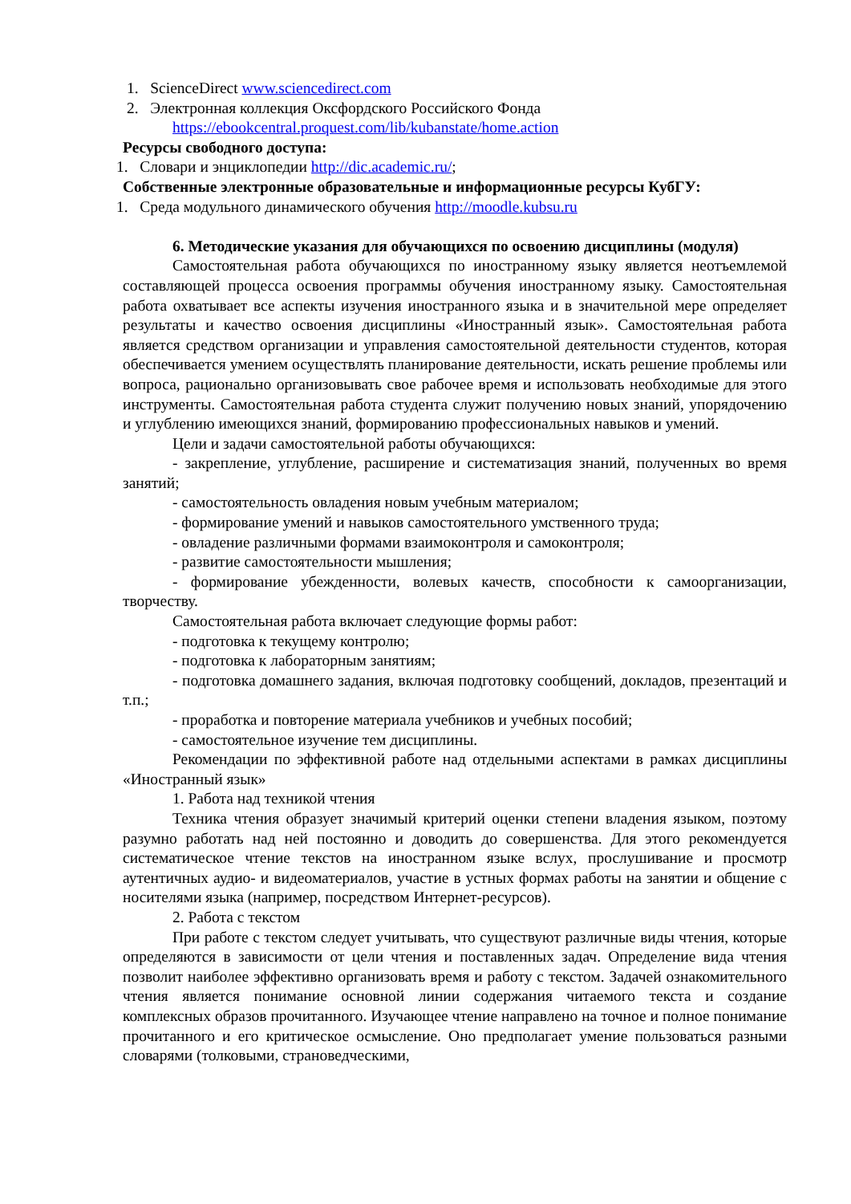1. ScienceDirect www.sciencedirect.com
2. Электронная коллекция Оксфордского Российского Фонда
https://ebookcentral.proquest.com/lib/kubanstate/home.action
Ресурсы свободного доступа:
1. Словари и энциклопедии http://dic.academic.ru/;
Собственные электронные образовательные и информационные ресурсы КубГУ:
1. Среда модульного динамического обучения http://moodle.kubsu.ru
6. Методические указания для обучающихся по освоению дисциплины (модуля)
Самостоятельная работа обучающихся по иностранному языку является неотъемлемой составляющей процесса освоения программы обучения иностранному языку. Самостоятельная работа охватывает все аспекты изучения иностранного языка и в значительной мере определяет результаты и качество освоения дисциплины «Иностранный язык». Самостоятельная работа является средством организации и управления самостоятельной деятельности студентов, которая обеспечивается умением осуществлять планирование деятельности, искать решение проблемы или вопроса, рационально организовывать свое рабочее время и использовать необходимые для этого инструменты. Самостоятельная работа студента служит получению новых знаний, упорядочению и углублению имеющихся знаний, формированию профессиональных навыков и умений.
Цели и задачи самостоятельной работы обучающихся:
- закрепление, углубление, расширение и систематизация знаний, полученных во время занятий;
- самостоятельность овладения новым учебным материалом;
- формирование умений и навыков самостоятельного умственного труда;
- овладение различными формами взаимоконтроля и самоконтроля;
- развитие самостоятельности мышления;
- формирование убежденности, волевых качеств, способности к самоорганизации, творчеству.
Самостоятельная работа включает следующие формы работ:
- подготовка к текущему контролю;
- подготовка к лабораторным занятиям;
- подготовка домашнего задания, включая подготовку сообщений, докладов, презентаций и т.п.;
- проработка и повторение материала учебников и учебных пособий;
- самостоятельное изучение тем дисциплины.
Рекомендации по эффективной работе над отдельными аспектами в рамках дисциплины «Иностранный язык»
1. Работа над техникой чтения
Техника чтения образует значимый критерий оценки степени владения языком, поэтому разумно работать над ней постоянно и доводить до совершенства. Для этого рекомендуется систематическое чтение текстов на иностранном языке вслух, прослушивание и просмотр аутентичных аудио- и видеоматериалов, участие в устных формах работы на занятии и общение с носителями языка (например, посредством Интернет-ресурсов).
2. Работа с текстом
При работе с текстом следует учитывать, что существуют различные виды чтения, которые определяются в зависимости от цели чтения и поставленных задач. Определение вида чтения позволит наиболее эффективно организовать время и работу с текстом. Задачей ознакомительного чтения является понимание основной линии содержания читаемого текста и создание комплексных образов прочитанного. Изучающее чтение направлено на точное и полное понимание прочитанного и его критическое осмысление. Оно предполагает умение пользоваться разными словарями (толковыми, страноведческими,